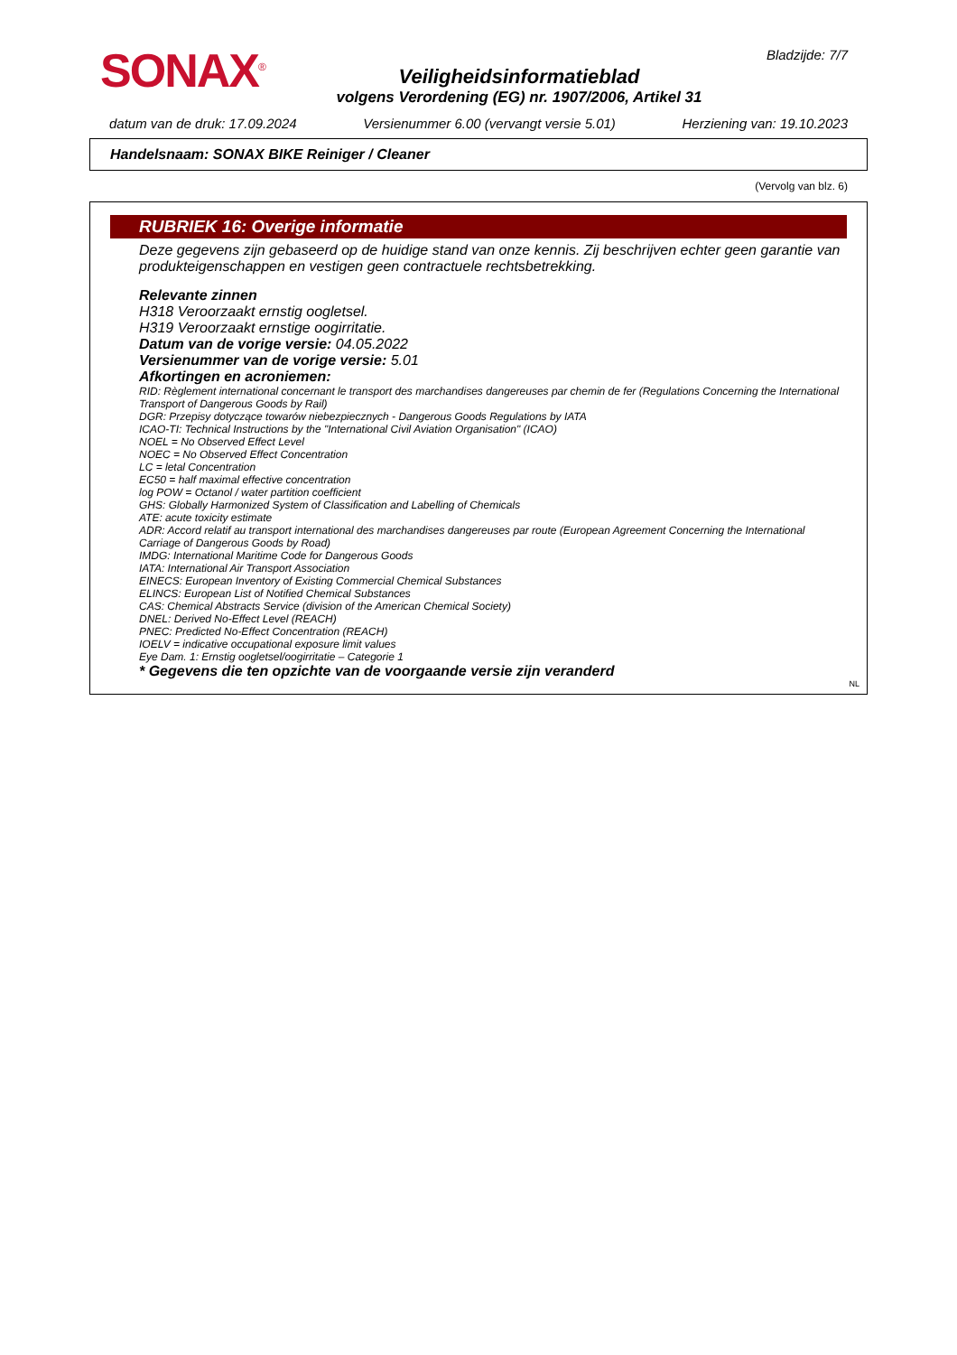SONAX<sup>®</sup>
Bladzijde: 7/7
Veiligheidsinformatieblad
volgens Verordening (EG) nr. 1907/2006, Artikel 31
datum van de druk: 17.09.2024 Versienummer 6.00 (vervangt versie 5.01) Herziening van: 19.10.2023
Handelsnaam: SONAX BIKE Reiniger / Cleaner
(Vervolg van blz. 6)
RUBRIEK 16: Overige informatie
Deze gegevens zijn gebaseerd op de huidige stand van onze kennis. Zij beschrijven echter geen garantie van produkteigenschappen en vestigen geen contractuele rechtsbetrekking.
Relevante zinnen
H318 Veroorzaakt ernstig oogletsel.
H319 Veroorzaakt ernstige oogirritatie.
Datum van de vorige versie: 04.05.2022
Versienummer van de vorige versie: 5.01
Afkortingen en acroniemen:
RID: Règlement international concernant le transport des marchandises dangereuses par chemin de fer (Regulations Concerning the International Transport of Dangerous Goods by Rail)
DGR: Przepisy dotyczące towarów niebezpiecznych - Dangerous Goods Regulations by IATA
ICAO-TI: Technical Instructions by the "International Civil Aviation Organisation" (ICAO)
NOEL = No Observed Effect Level
NOEC = No Observed Effect Concentration
LC = letal Concentration
EC50 = half maximal effective concentration
log POW = Octanol / water partition coefficient
GHS: Globally Harmonized System of Classification and Labelling of Chemicals
ATE: acute toxicity estimate
ADR: Accord relatif au transport international des marchandises dangereuses par route (European Agreement Concerning the International Carriage of Dangerous Goods by Road)
IMDG: International Maritime Code for Dangerous Goods
IATA: International Air Transport Association
EINECS: European Inventory of Existing Commercial Chemical Substances
ELINCS: European List of Notified Chemical Substances
CAS: Chemical Abstracts Service (division of the American Chemical Society)
DNEL: Derived No-Effect Level (REACH)
PNEC: Predicted No-Effect Concentration (REACH)
IOELV = indicative occupational exposure limit values
Eye Dam. 1: Ernstig oogletsel/oogirritatie – Categorie 1
* Gegevens die ten opzichte van de voorgaande versie zijn veranderd
NL